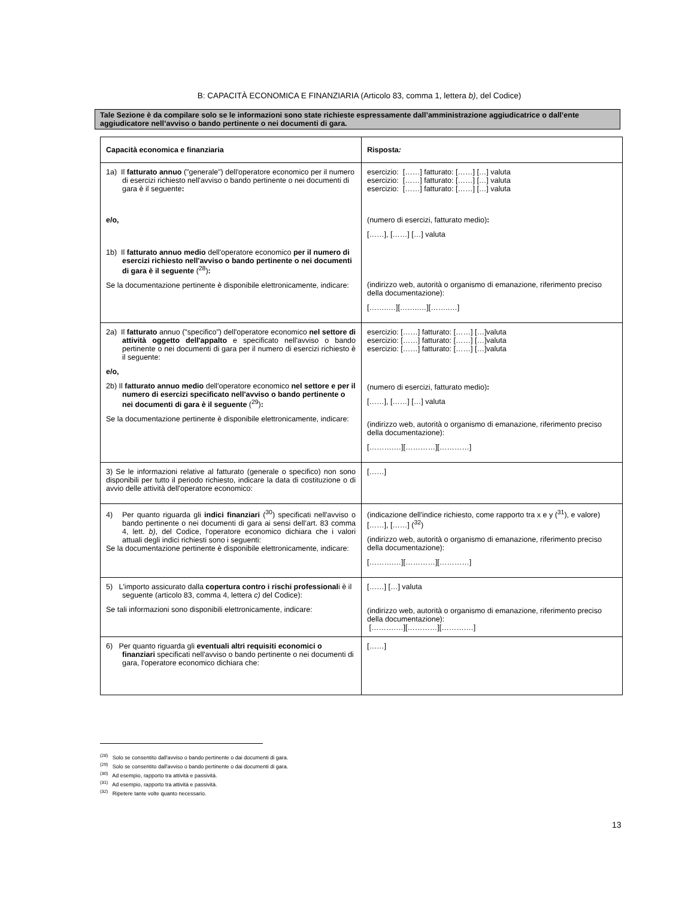B: CAPACITÀ ECONOMICA E FINANZIARIA (Articolo 83, comma 1, lettera b), del Codice)
Tale Sezione è da compilare solo se le informazioni sono state richieste espressamente dall’amministrazione aggiudicatrice o dall’ente aggiudicatore nell’avviso o bando pertinente o nei documenti di gara.
| Capacità economica e finanziaria | Risposta : |
| --- | --- |
| 1a) Il fatturato annuo ("generale") dell'operatore economico per il numero di esercizi richiesto nell'avviso o bando pertinente o nei documenti di gara è il seguente : e/o, 1b) Il fatturato annuo medio dell'operatore economico per il numero di esercizi richiesto nell'avviso o bando pertinente o nei documenti di gara è il seguente (<sup>28</sup>) : Se la documentazione pertinente è disponibile elettronicamente, indicare: | esercizio: [……] fatturato: [……] […] valuta esercizio: [……] fatturato: [……] […] valuta esercizio: [……] fatturato: [……] […] valuta (numero di esercizi, fatturato medio) : [……], [……] […] valuta (indirizzo web, autorità o organismo di emanazione, riferimento preciso della documentazione): [……..…][……..…][……..…] |
| 2a) Il fatturato annuo ("specifico") dell'operatore economico nel settore di attività oggetto dell'appalto e specificato nell'avviso o bando pertinente o nei documenti di gara per il numero di esercizi richiesto è il seguente: e/o, 2b) Il fatturato annuo medio dell'operatore economico nel settore e per il numero di esercizi specificato nell'avviso o bando pertinente o nei documenti di gara è il seguente (<sup>29</sup>) : Se la documentazione pertinente è disponibile elettronicamente, indicare: | esercizio: [……] fatturato: [……] […]valuta esercizio: [……] fatturato: [……] […]valuta esercizio: [……] fatturato: [……] […]valuta (numero di esercizi, fatturato medio) : [……], [……] […] valuta (indirizzo web, autorità o organismo di emanazione, riferimento preciso della documentazione): [……….…][…………][…………] |
| 3) Se le informazioni relative al fatturato (generale o specifico) non sono disponibili per tutto il periodo richiesto, indicare la data di costituzione o di avvio delle attività dell'operatore economico: | [……] |
| 4) Per quanto riguarda gli indici finanziari (<sup>30</sup>) specificati nell'avviso o bando pertinente o nei documenti di gara ai sensi dell’art. 83 comma 4, lett. b) , del Codice, l'operatore economico dichiara che i valori attuali degli indici richiesti sono i seguenti: Se la documentazione pertinente è disponibile elettronicamente, indicare: | (indicazione dell'indice richiesto, come rapporto tra x e y (<sup>31</sup>), e valore) [……], [……] (<sup>32</sup>) (indirizzo web, autorità o organismo di emanazione, riferimento preciso della documentazione): [……….…][…………][…………] |
| 5) L'importo assicurato dalla copertura contro i rischi professional i è il seguente (articolo 83, comma 4, lettera c) del Codice): Se tali informazioni sono disponibili elettronicamente, indicare: | [……] […] valuta (indirizzo web, autorità o organismo di emanazione, riferimento preciso della documentazione): [……….…][…………][……….…] |
| 6) Per quanto riguarda gli eventuali altri requisiti economici o finanziari specificati nell'avviso o bando pertinente o nei documenti di gara, l'operatore economico dichiara che: | [……] |
<sup>(28)</sup> Solo se consentito dall'avviso o bando pertinente o dai documenti di gara.
<sup>(29)</sup> Solo se consentito dall'avviso o bando pertinente o dai documenti di gara.
<sup>(30)</sup> Ad esempio, rapporto tra attività e passività.
<sup>(31)</sup> Ad esempio, rapporto tra attività e passività.
<sup>(32)</sup> Ripetere tante volte quanto necessario.
13